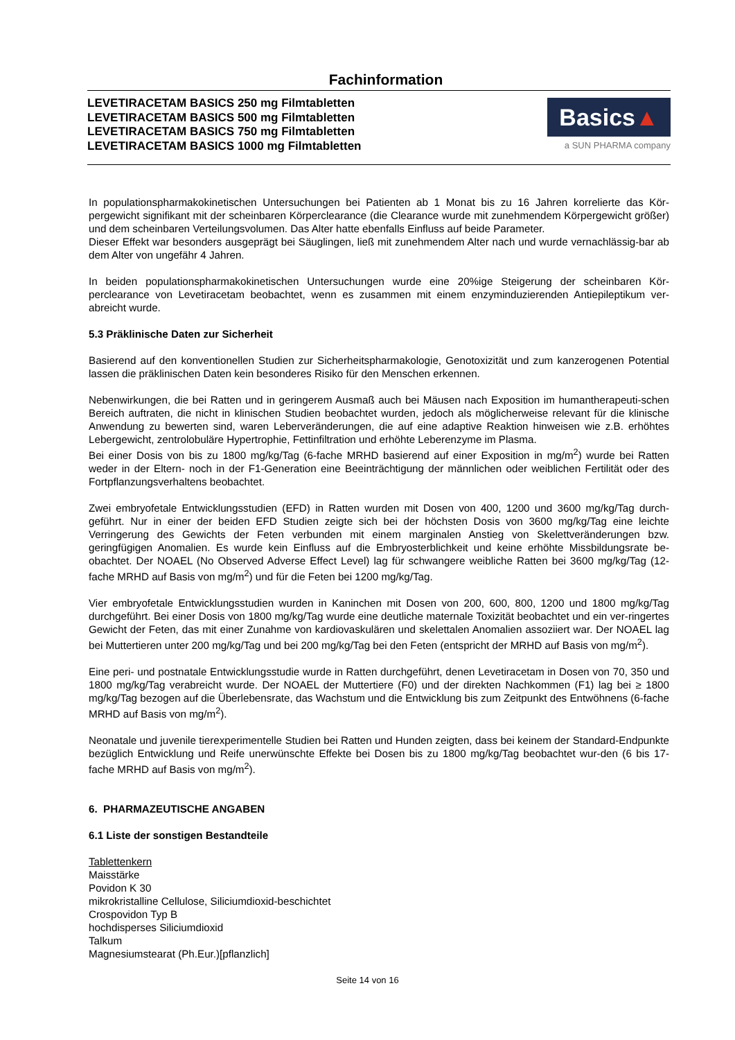Fachinformation
LEVETIRACETAM BASICS 250 mg Filmtabletten
LEVETIRACETAM BASICS 500 mg Filmtabletten
LEVETIRACETAM BASICS 750 mg Filmtabletten
LEVETIRACETAM BASICS 1000 mg Filmtabletten
Basics▲
a SUN PHARMA company
In populationspharmakokinetischen Untersuchungen bei Patienten ab 1 Monat bis zu 16 Jahren korrelierte das Kör-pergewicht signifikant mit der scheinbaren Körperclearance (die Clearance wurde mit zunehmendem Körpergewicht größer) und dem scheinbaren Verteilungsvolumen. Das Alter hatte ebenfalls Einfluss auf beide Parameter.
Dieser Effekt war besonders ausgeprägt bei Säuglingen, ließ mit zunehmendem Alter nach und wurde vernachlässig-bar ab dem Alter von ungefähr 4 Jahren.
In beiden populationspharmakokinetischen Untersuchungen wurde eine 20%ige Steigerung der scheinbaren Kör-perclearance von Levetiracetam beobachtet, wenn es zusammen mit einem enzyminduzierenden Antiepileptikum ver-abreicht wurde.
5.3 Präklinische Daten zur Sicherheit
Basierend auf den konventionellen Studien zur Sicherheitspharmakologie, Genotoxizität und zum kanzerogenen Potential lassen die präklinischen Daten kein besonderes Risiko für den Menschen erkennen.
Nebenwirkungen, die bei Ratten und in geringerem Ausmaß auch bei Mäusen nach Exposition im humantherapeuti-schen Bereich auftraten, die nicht in klinischen Studien beobachtet wurden, jedoch als möglicherweise relevant für die klinische Anwendung zu bewerten sind, waren Leberveränderungen, die auf eine adaptive Reaktion hinweisen wie z.B. erhöhtes Lebergewicht, zentrolobuläre Hypertrophie, Fettinfiltration und erhöhte Leberenzyme im Plasma.
Bei einer Dosis von bis zu 1800 mg/kg/Tag (6-fache MRHD basierend auf einer Exposition in mg/m<sup>2</sup>) wurde bei Ratten weder in der Eltern- noch in der F1-Generation eine Beeinträchtigung der männlichen oder weiblichen Fertilität oder des Fortpflanzungsverhaltens beobachtet.
Zwei embryofetale Entwicklungsstudien (EFD) in Ratten wurden mit Dosen von 400, 1200 und 3600 mg/kg/Tag durch-geführt. Nur in einer der beiden EFD Studien zeigte sich bei der höchsten Dosis von 3600 mg/kg/Tag eine leichte Verringerung des Gewichts der Feten verbunden mit einem marginalen Anstieg von Skelettveränderungen bzw. geringfügigen Anomalien. Es wurde kein Einfluss auf die Embryosterblichkeit und keine erhöhte Missbildungsrate be-obachtet. Der NOAEL (No Observed Adverse Effect Level) lag für schwangere weibliche Ratten bei 3600 mg/kg/Tag (12-fache MRHD auf Basis von mg/m<sup>2</sup>) und für die Feten bei 1200 mg/kg/Tag.
Vier embryofetale Entwicklungsstudien wurden in Kaninchen mit Dosen von 200, 600, 800, 1200 und 1800 mg/kg/Tag durchgeführt. Bei einer Dosis von 1800 mg/kg/Tag wurde eine deutliche maternale Toxizität beobachtet und ein ver-ringertes Gewicht der Feten, das mit einer Zunahme von kardiovaskulären und skelettalen Anomalien assoziiert war. Der NOAEL lag bei Muttertieren unter 200 mg/kg/Tag und bei 200 mg/kg/Tag bei den Feten (entspricht der MRHD auf Basis von mg/m<sup>2</sup>).
Eine peri- und postnatale Entwicklungsstudie wurde in Ratten durchgeführt, denen Levetiracetam in Dosen von 70, 350 und 1800 mg/kg/Tag verabreicht wurde. Der NOAEL der Muttertiere (F0) und der direkten Nachkommen (F1) lag bei ≥ 1800 mg/kg/Tag bezogen auf die Überlebensrate, das Wachstum und die Entwicklung bis zum Zeitpunkt des Entwöhnens (6-fache MRHD auf Basis von mg/m<sup>2</sup>).
Neonatale und juvenile tierexperimentelle Studien bei Ratten und Hunden zeigten, dass bei keinem der Standard-Endpunkte bezüglich Entwicklung und Reife unerwünschte Effekte bei Dosen bis zu 1800 mg/kg/Tag beobachtet wur-den (6 bis 17-fache MRHD auf Basis von mg/m<sup>2</sup>).
6. PHARMAZEUTISCHE ANGABEN
6.1 Liste der sonstigen Bestandteile
Tablettenkern
Maisstärke
Povidon K 30
mikrokristalline Cellulose, Siliciumdioxid-beschichtet
Crospovidon Typ B
hochdisperses Siliciumdioxid
Talkum
Magnesiumstearat (Ph.Eur.)[pflanzlich]
Seite 14 von 16